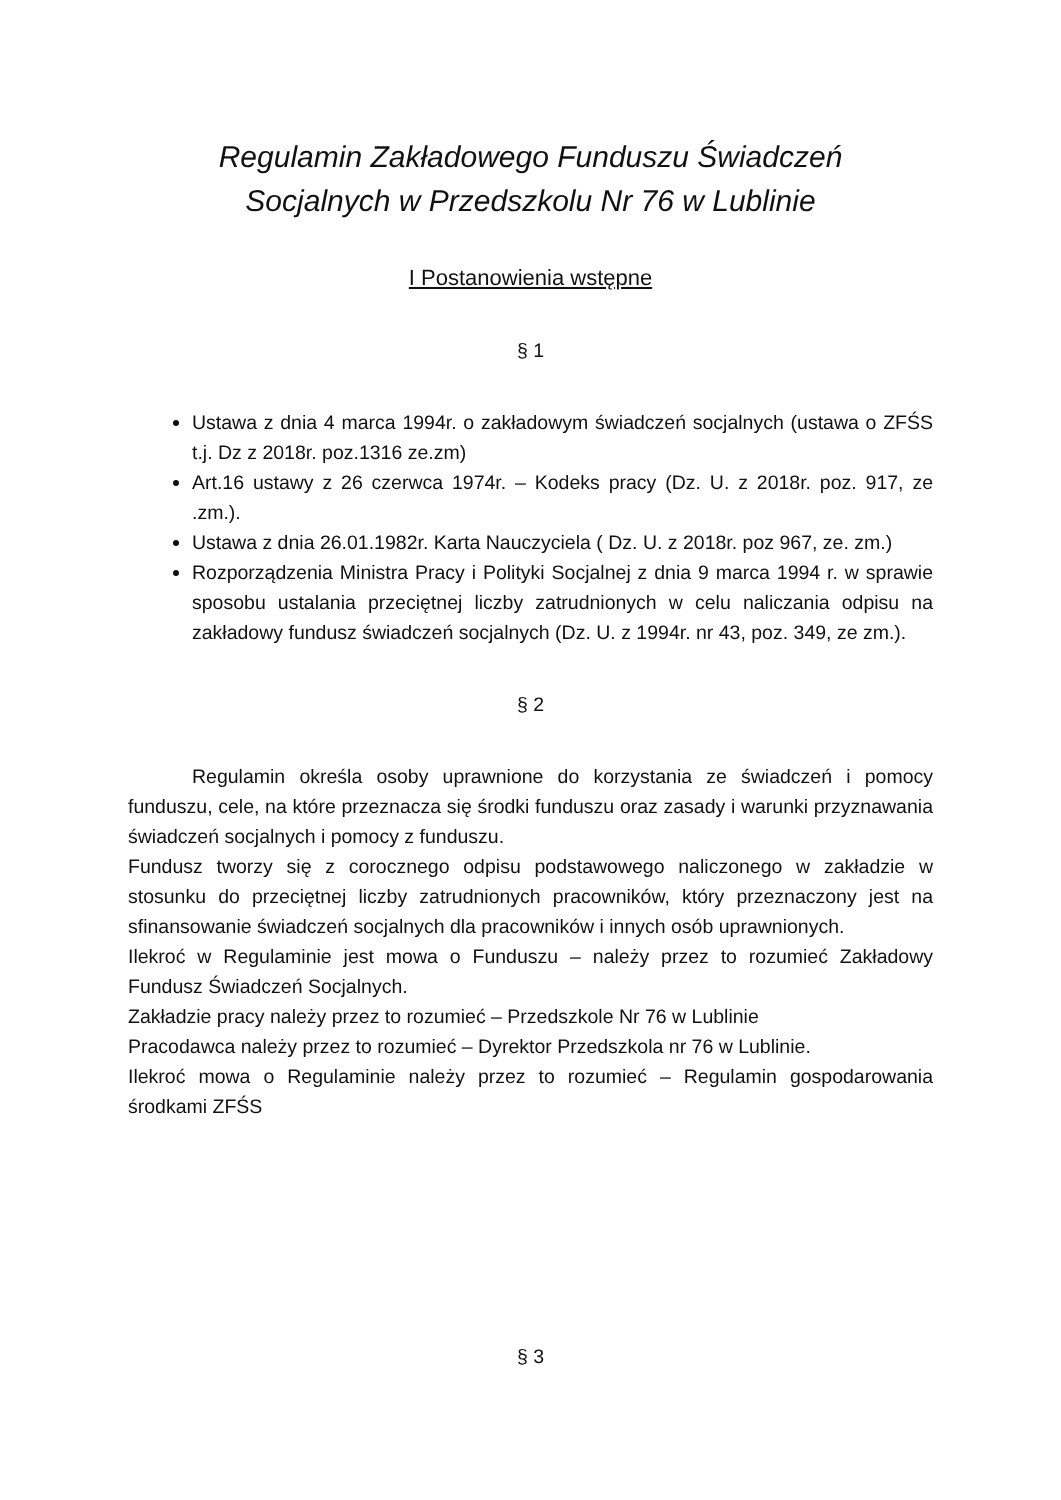Regulamin Zakładowego Funduszu Świadczeń
Socjalnych w Przedszkolu Nr 76 w Lublinie
I Postanowienia wstępne
§ 1
Ustawa z dnia 4 marca 1994r. o zakładowym świadczeń socjalnych (ustawa o ZFŚS t.j. Dz z 2018r. poz.1316 ze.zm)
Art.16 ustawy z 26 czerwca 1974r. – Kodeks pracy (Dz. U. z 2018r. poz. 917, ze .zm.).
Ustawa z dnia 26.01.1982r. Karta Nauczyciela ( Dz. U. z 2018r. poz 967, ze. zm.)
Rozporządzenia Ministra Pracy i Polityki Socjalnej z dnia 9 marca 1994 r. w sprawie sposobu ustalania przeciętnej liczby zatrudnionych w celu naliczania odpisu na zakładowy fundusz świadczeń socjalnych (Dz. U. z 1994r. nr 43, poz. 349, ze zm.).
§ 2
Regulamin określa osoby uprawnione do korzystania ze świadczeń i pomocy funduszu, cele, na które przeznacza się środki funduszu oraz zasady i warunki przyznawania świadczeń socjalnych i pomocy z funduszu.
Fundusz tworzy się z corocznego odpisu podstawowego naliczonego w zakładzie w stosunku do przeciętnej liczby zatrudnionych pracowników, który przeznaczony jest na sfinansowanie świadczeń socjalnych dla pracowników i innych osób uprawnionych.
Ilekroć w Regulaminie jest mowa o Funduszu – należy przez to rozumieć Zakładowy Fundusz Świadczeń Socjalnych.
Zakładzie pracy należy przez to rozumieć – Przedszkole Nr 76 w Lublinie
Pracodawca należy przez to rozumieć – Dyrektor Przedszkola nr 76 w Lublinie.
Ilekroć mowa o Regulaminie należy przez to rozumieć – Regulamin gospodarowania środkami ZFŚS
§ 3